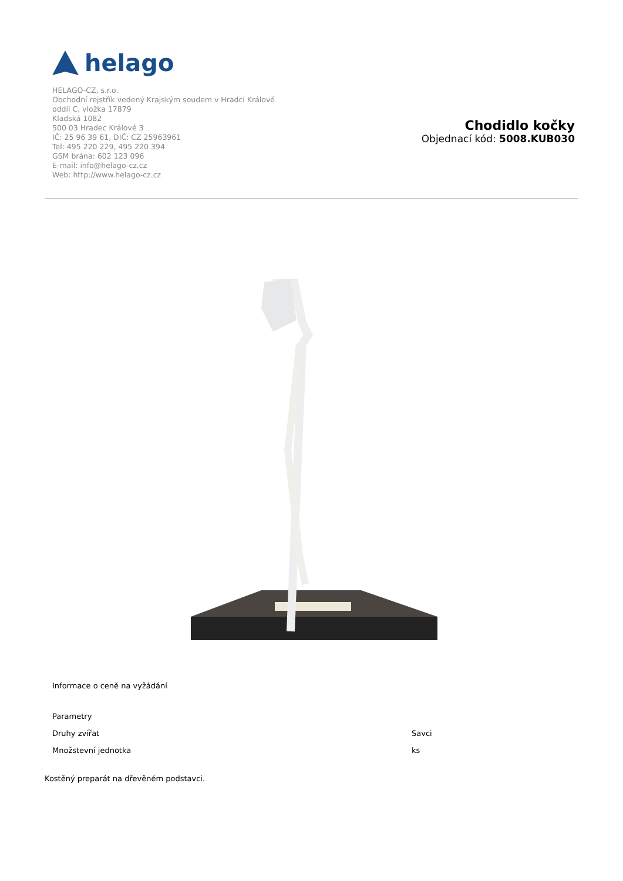helago
HELAGO-CZ, s.r.o.
Obchodní rejstřík vedený Krajským soudem v Hradci Králové
oddíl C, vložka 17879
Kladská 1082
500 03 Hradec Králové 3
IČ: 25 96 39 61, DIČ: CZ 25963961
Tel: 495 220 229, 495 220 394
GSM brána: 602 123 096
E-mail: info@helago-cz.cz
Web: http://www.helago-cz.cz
Chodidlo kočky
Objednací kód: 5008.KUB030
Informace o ceně na vyžádání
| Parametry | |
| Druhy zvířat | Savci |
| Množstevní jednotka | ks |
Kostěný preparát na dřevěném podstavci.